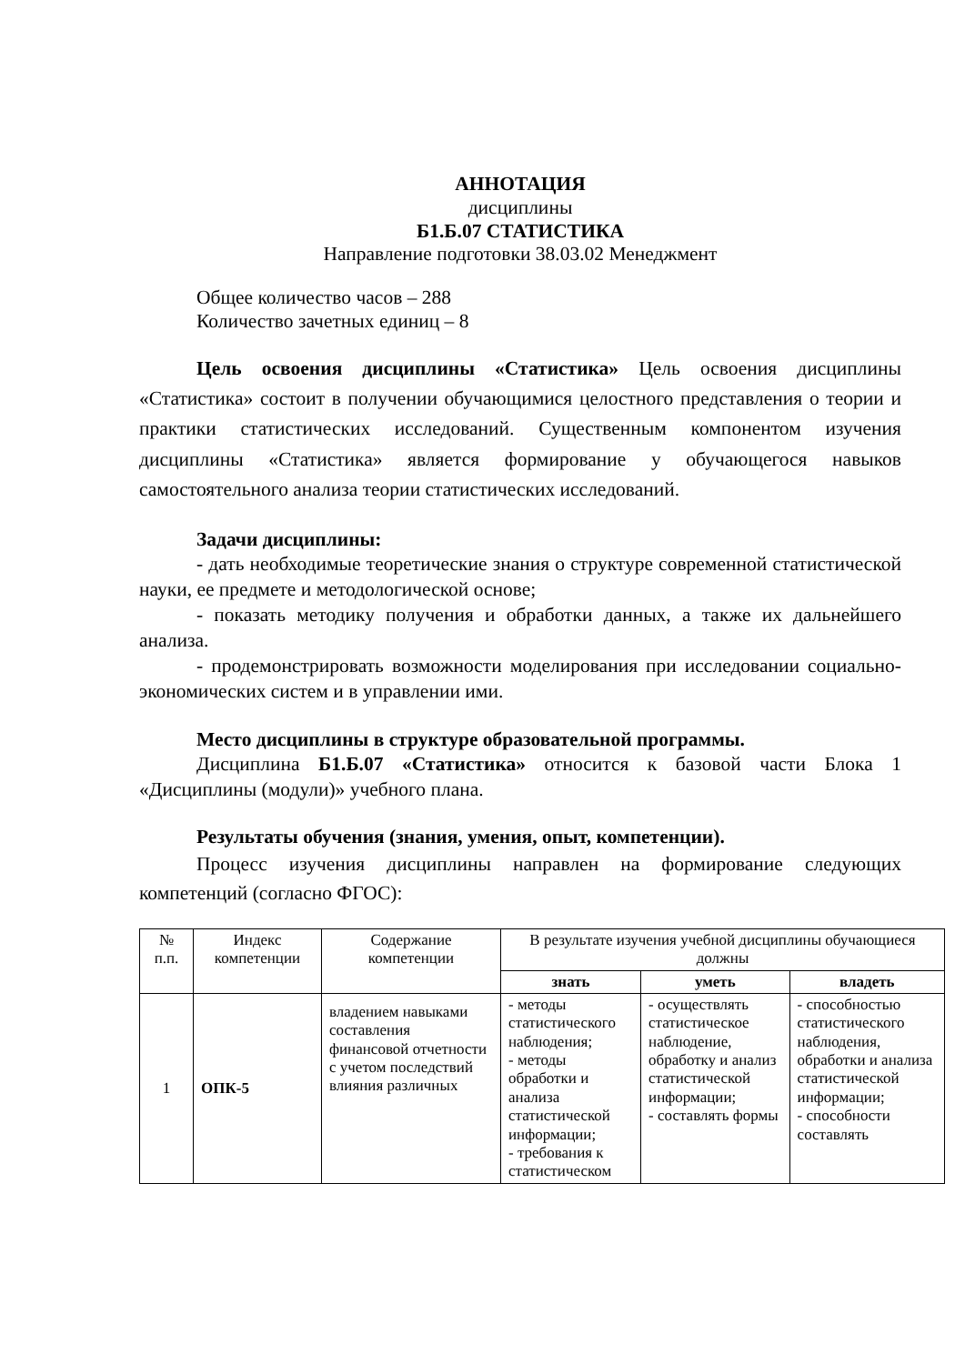АННОТАЦИЯ
дисциплины
Б1.Б.07 СТАТИСТИКА
Направление подготовки 38.03.02 Менеджмент
Общее количество часов – 288
Количество зачетных единиц – 8
Цель освоения дисциплины «Статистика» Цель освоения дисциплины «Статистика» состоит в получении обучающимися целостного представления о теории и практики статистических исследований. Существенным компонентом изучения дисциплины «Статистика» является формирование у обучающегося навыков самостоятельного анализа теории статистических исследований.
Задачи дисциплины:
- дать необходимые теоретические знания о структуре современной статистической науки, ее предмете и методологической основе;
- показать методику получения и обработки данных, а также их дальнейшего анализа.
- продемонстрировать возможности моделирования при исследовании социально-экономических систем и в управлении ими.
Место дисциплины в структуре образовательной программы.
Дисциплина Б1.Б.07 «Статистика» относится к базовой части Блока 1 «Дисциплины (модули)» учебного плана.
Результаты обучения (знания, умения, опыт, компетенции).
Процесс изучения дисциплины направлен на формирование следующих компетенций (согласно ФГОС):
| № п.п. | Индекс компетенции | Содержание компетенции | В результате изучения учебной дисциплины обучающиеся должны | | |
| --- | --- | --- | --- | --- | --- |
| | | | знать | уметь | владеть |
| 1 | ОПК-5 | владением навыками составления финансовой отчетности с учетом последствий влияния различных | - методы статистического наблюдения; - методы обработки и анализа статистической информации; - требования к статистическом | - осуществлять статистическое наблюдение, обработку и анализ статистической информации; - составлять формы | - способностью статистического наблюдения, обработки и анализа статистической информации; - способности составлять |